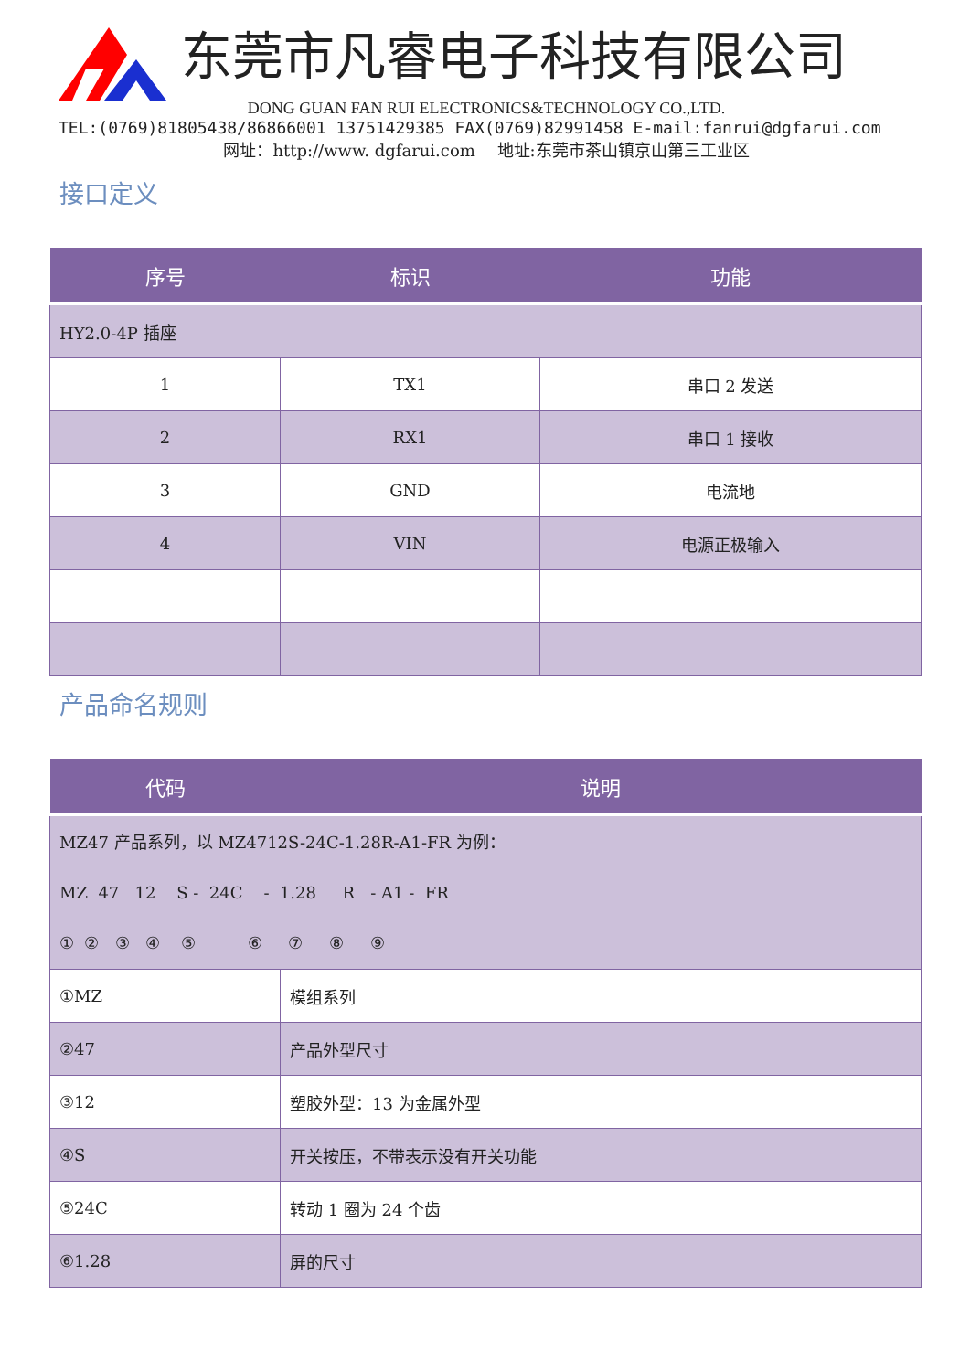东莞市凡睿电子科技有限公司
DONG GUAN FAN RUI ELECTRONICS&TECHNOLOGY CO.,LTD.
TEL:(0769)81805438/86866001 13751429385 FAX(0769)82991458 E-mail:fanrui@dgfarui.com
网址：http://www. dgfarui.com　 地址:东莞市茶山镇京山第三工业区
接口定义
| 序号 | 标识 | 功能 |
| --- | --- | --- |
| HY2.0-4P 插座 | | |
| 1 | TX1 | 串口 2 发送 |
| 2 | RX1 | 串口 1 接收 |
| 3 | GND | 电流地 |
| 4 | VIN | 电源正极输入 |
产品命名规则
| 代码 | 说明 |
| --- | --- |
| MZ47 产品系列，以 MZ4712S-24C-1.28R-A1-FR 为例： MZ 47 12 S - 24C - 1.28 R - A1 - FR ① ② ③ ④ ⑤ ⑥ ⑦ ⑧ ⑨ | |
| ①MZ | 模组系列 |
| ②47 | 产品外型尺寸 |
| ③12 | 塑胶外型：13 为金属外型 |
| ④S | 开关按压，不带表示没有开关功能 |
| ⑤24C | 转动 1 圈为 24 个齿 |
| ⑥1.28 | 屏的尺寸 |